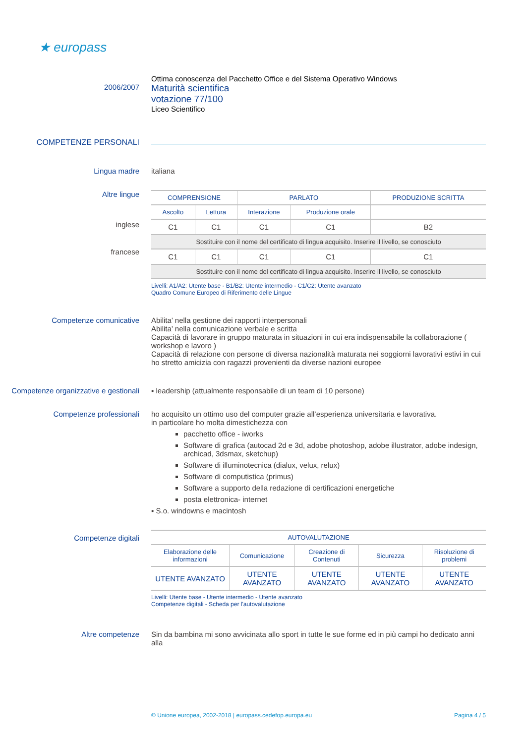★ europass
Ottima conoscenza del Pacchetto Office e del Sistema Operativo Windows
2006/2007
Maturità scientifica
votazione 77/100
Liceo Scientifico
COMPETENZE PERSONALI
Lingua madre italiana
Altre lingue
inglese
francese
| COMPRENSIONE | | PARLATO | | PRODUZIONE SCRITTA |
| --- | --- | --- | --- | --- |
| Ascolto | Lettura | Interazione | Produzione orale | |
| C1 | C1 | C1 | C1 | B2 |
| Sostituire con il nome del certificato di lingua acquisito. Inserire il livello, se conosciuto | | | | |
| C1 | C1 | C1 | C1 | C1 |
| Sostituire con il nome del certificato di lingua acquisito. Inserire il livello, se conosciuto | | | | |
Livelli: A1/A2: Utente base - B1/B2: Utente intermedio - C1/C2: Utente avanzato
Quadro Comune Europeo di Riferimento delle Lingue
Competenze comunicative Abilita’ nella gestione dei rapporti interpersonali
Abilita’ nella comunicazione verbale e scritta
Capacità di lavorare in gruppo maturata in situazioni in cui era indispensabile la collaborazione ( workshop e lavoro )
Capacità di relazione con persone di diversa nazionalità maturata nei soggiorni lavorativi estivi in cui ho stretto amicizia con ragazzi provenienti da diverse nazioni europee
Competenze organizzative e gestionali
▪ leadership (attualmente responsabile di un team di 10 persone)
Competenze professionali ho acquisito un ottimo uso del computer grazie all’esperienza universitaria e lavorativa.
in particolare ho molta dimestichezza con
pacchetto office - iworks
Software di grafica (autocad 2d e 3d, adobe photoshop, adobe illustrator, adobe indesign, archicad, 3dsmax, sketchup)
Software di illuminotecnica (dialux, velux, relux)
Software di computistica (primus)
Software a supporto della redazione di certificazioni energetiche
posta elettronica- internet
▪ S.o. windowns e macintosh
Competenze digitali
| AUTOVALUTAZIONE | | | | |
| --- | --- | --- | --- | --- |
| Elaborazione delle informazioni | Comunicazione | Creazione di Contenuti | Sicurezza | Risoluzione di problemi |
| UTENTE AVANZATO | UTENTE AVANZATO | UTENTE AVANZATO | UTENTE AVANZATO | UTENTE AVANZATO |
Livelli: Utente base - Utente intermedio - Utente avanzato
Competenze digitali - Scheda per l'autovalutazione
Altre competenze Sin da bambina mi sono avvicinata allo sport in tutte le sue forme ed in più campi ho dedicato anni alla
© Unione europea, 2002-2018 | europass.cedefop.europa.eu Pagina 4 / 5